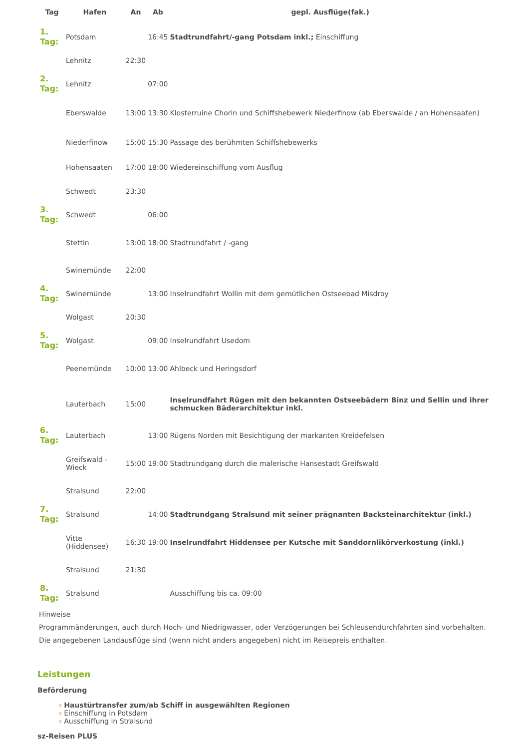| Tag | Hafen | An | Ab | gepl. Ausflüge(fak.) |
| --- | --- | --- | --- | --- |
| 1. Tag: | Potsdam | | 16:45 | Stadtrundfahrt/-gang Potsdam inkl.; Einschiffung |
| | Lehnitz | 22:30 | | |
| 2. Tag: | Lehnitz | | 07:00 | |
| | Eberswalde | 13:00 | 13:30 | Klosterruine Chorin und Schiffshebewerk Niederfinow (ab Eberswalde / an Hohensaaten) |
| | Niederfinow | 15:00 | 15:30 | Passage des berühmten Schiffshebewerks |
| | Hohensaaten | 17:00 | 18:00 | Wiedereinschiffung vom Ausflug |
| | Schwedt | 23:30 | | |
| 3. Tag: | Schwedt | | 06:00 | |
| | Stettin | 13:00 | 18:00 | Stadtrundfahrt / -gang |
| | Swinemünde | 22:00 | | |
| 4. Tag: | Swinemünde | | 13:00 | Inselrundfahrt Wollin mit dem gemütlichen Ostseebad Misdroy |
| | Wolgast | 20:30 | | |
| 5. Tag: | Wolgast | | 09:00 | Inselrundfahrt Usedom |
| | Peenemünde | 10:00 | 13:00 | Ahlbeck und Heringsdorf |
| | Lauterbach | 15:00 | | Inselrundfahrt Rügen mit den bekannten Ostseebädern Binz und Sellin und ihrer schmucken Bäderarchitektur inkl. |
| 6. Tag: | Lauterbach | | 13:00 | Rügens Norden mit Besichtigung der markanten Kreidefelsen |
| | Greifswald - Wieck | 15:00 | 19:00 | Stadtrundgang durch die malerische Hansestadt Greifswald |
| | Stralsund | 22:00 | | |
| 7. Tag: | Stralsund | | 14:00 | Stadtrundgang Stralsund mit seiner prägnanten Backsteinarchitektur (inkl.) |
| | Vitte (Hiddensee) | 16:30 | 19:00 | Inselrundfahrt Hiddensee per Kutsche mit Sanddornlikörverkostung (inkl.) |
| | Stralsund | 21:30 | | |
| 8. Tag: | Stralsund | | | Ausschiffung bis ca. 09:00 |
Hinweise
Programmänderungen, auch durch Hoch- und Niedrigwasser, oder Verzögerungen bei Schleusendurchfahrten sind vorbehalten.
Die angegebenen Landausflüge sind (wenn nicht anders angegeben) nicht im Reisepreis enthalten.
Leistungen
Beförderung
› Haustürtransfer zum/ab Schiff in ausgewählten Regionen
› Einschiffung in Potsdam
› Ausschiffung in Stralsund
sz-Reisen PLUS